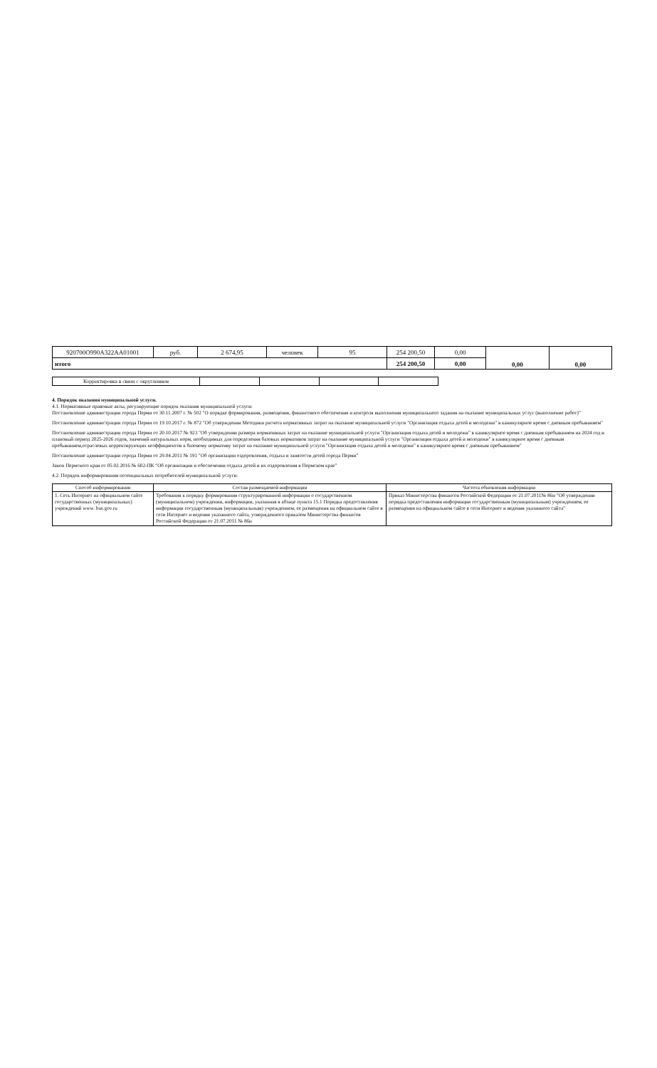| 920700О990А322АА01001 | руб. | 2 674,95 | человек | 95 | 254 200,50 | 0,00 | 0,00 | 0,00 |
| итого | | | | | 254 200,50 | 0,00 | | |
| Корректировка в связи с округлением | | | | |
4. Порядок оказания муниципальной услуги.
4.1. Нормативные правовые акты, регулирующие порядок оказания муниципальной услуги:
Постановление администрации города Перми от 30.11.2007 г. № 502 "О порядке формирования, размещения, финансового обеспечения и контроля выполнения муниципального задания на оказание муниципальных услуг (выполнение работ)"
Постановление администрации города Перми от 19.10.2017 г. № 872 "Об утверждении Методики расчета нормативных затрат на оказание муниципальной услуги "Организация отдыха детей и молодежи" в каникулярное время с дневным пребыванием"
Постановление администрации города Перми от 20.10.2017 № 923 "Об утверждении размера нормативных затрат на оказание муниципальной услуги "Организация отдыха детей и молодежи" в каникулярное время с дневным пребыванием на 2024 год и плановый период 2025-2026 годов, значений натуральных норм, необходимых для определения базовых нормативов затрат на оказание муниципальной услуги "Организация отдыха детей и молодежи" в каникулярное время с дневным пребыванием,отраслевых корректирующих коэффициентов к базовому нормативу затрат на оказание муниципальной услуги "Организация отдыха детей и молодежи" в каникулярное время с дневным пребыванием"
Постановление администрации города Перми от 29.04.2011 № 191 "Об организации оздоровления, отдыха и занятости детей города Перми"
Закон Пермского края от 05.02.2016 № 602-ПК "Об организации и обеспечении отдыха детей и их оздоровления в Пермском крае"
4.2. Порядок информирования потенциальных потребителей муниципальной услуги:
| Способ информирования | Состав размещаемой информации | Частота обновления информации |
| --- | --- | --- |
| 1. Сеть Интернет на официальном сайте государственных (муниципальных) учреждений www. bus.gov.ru | Требования к порядку формирования структурированной информации о государственном (муниципальном) учреждении, информации, указанная в абзаце пункта 15.1 Порядка предоставления информации государственным (муниципальным) учреждением, ее размещения на официальном сайте в сети Интернет и ведения указанного сайта, утвержденного приказом Министерства финансов Российской Федерации от 21.07.2011 № 86н | Приказ Министерства финансов Российской Федерации от 21.07.2011№ 86н "Об утверждении порядка предоставления информации государственным (муниципальным) учреждением, ее размещения на официальном сайте в сети Интернет и ведения указанного сайта" |